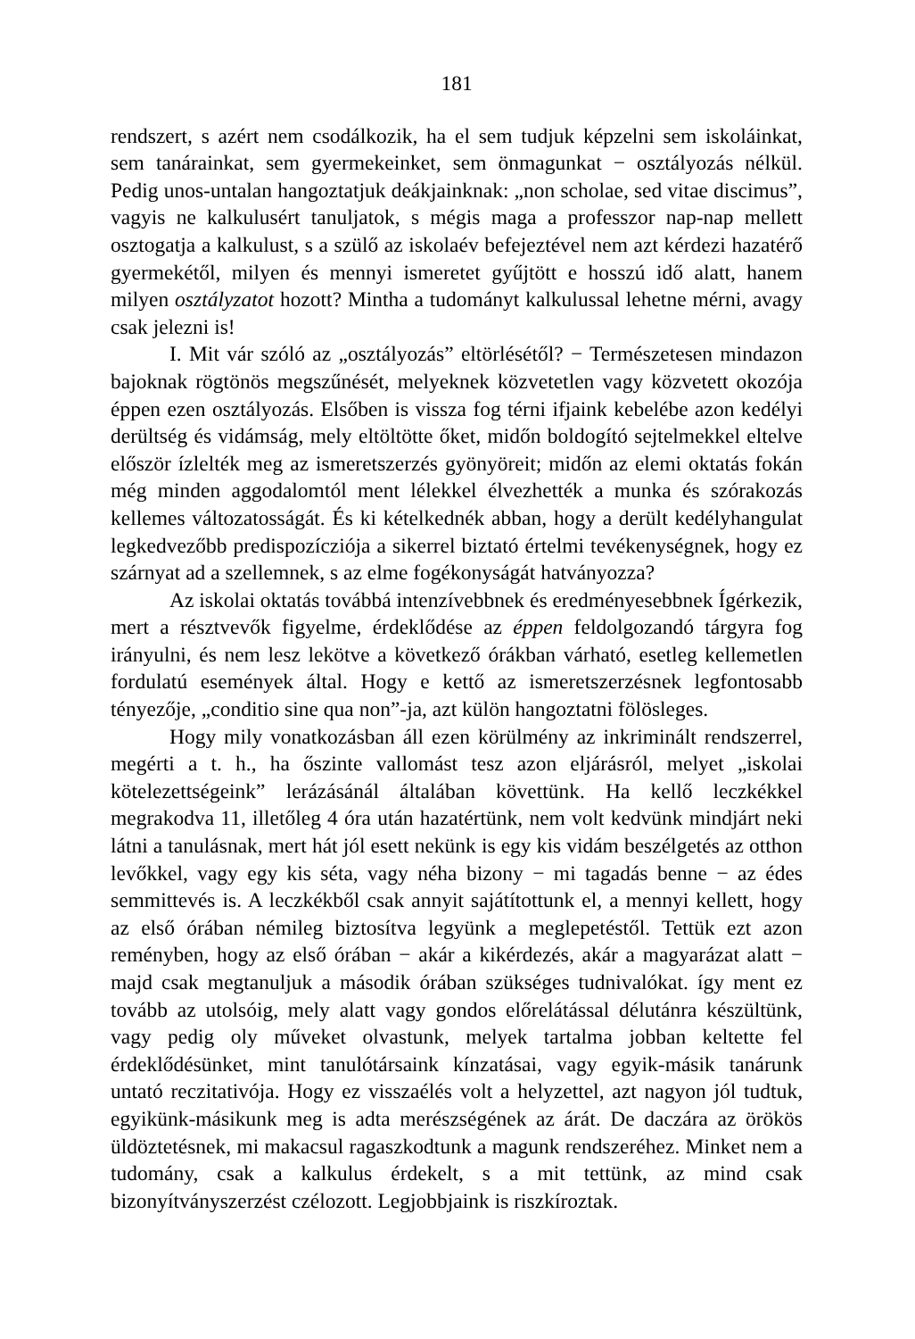181
rendszert, s azért nem csodálkozik, ha el sem tudjuk képzelni sem iskoláinkat, sem tanárainkat, sem gyermekeinket, sem önmagunkat − osztályozás nélkül. Pedig unos-untalan hangoztatjuk deákjainknak: „non scholae, sed vitae discimus”, vagyis ne kalkulusért tanuljatok, s mégis maga a professzor nap-nap mellett osztogatja a kalkulust, s a szülő az iskolaév befejeztével nem azt kérdezi hazatérő gyermekétől, milyen és mennyi ismeretet gyűjtött e hosszú idő alatt, hanem milyen osztályzatot hozott? Mintha a tudományt kalkulussal lehetne mérni, avagy csak jelezni is!
I. Mit vár szóló az „osztályozás” eltörlésétől? − Természetesen mindazon bajoknak rögtönös megszűnését, melyeknek közvetetlen vagy közvetett okozója éppen ezen osztályozás. Elsőben is vissza fog térni ifjaink kebelébe azon kedélyi derültség és vidámság, mely eltöltötte őket, midőn boldogító sejtelmekkel eltelve először ízlelték meg az ismeretszerzés gyönyöreit; midőn az elemi oktatás fokán még minden aggodalomtól ment lélekkel élvezhették a munka és szórakozás kellemes változatosságát. És ki kételkednék abban, hogy a derült kedélyhangulat legkedvezőbb predispozícziója a sikerrel biztató értelmi tevékenységnek, hogy ez szárnyat ad a szellemnek, s az elme fogékonyságát hatványozza?
Az iskolai oktatás továbbá intenzívebbnek és eredményesebbnek Ígérkezik, mert a résztvevők figyelme, érdeklődése az éppen feldolgozandó tárgyra fog irányulni, és nem lesz lekötve a következő órákban várható, esetleg kellemetlen fordulatú események által. Hogy e kettő az ismeretszerzésnek legfontosabb tényezője, „conditio sine qua non”-ja, azt külön hangoztatni fölösleges.
Hogy mily vonatkozásban áll ezen körülmény az inkriminált rendszerrel, megérti a t. h., ha őszinte vallomást tesz azon eljárásról, melyet „iskolai kötelezettségeink” lerázásánál általában követtünk. Ha kellő leczkékkel megrakodva 11, illetőleg 4 óra után hazatértünk, nem volt kedvünk mindjárt neki látni a tanulásnak, mert hát jól esett nekünk is egy kis vidám beszélgetés az otthon levőkkel, vagy egy kis séta, vagy néha bizony − mi tagadás benne − az édes semmittevés is. A leczkékből csak annyit sajátítottunk el, a mennyi kellett, hogy az első órában némileg biztosítva legyünk a meglepetéstől. Tettük ezt azon reményben, hogy az első órában − akár a kikérdezés, akár a magyarázat alatt − majd csak megtanuljuk a második órában szükséges tudnivalókat. így ment ez tovább az utolsóig, mely alatt vagy gondos előrelátással délutánra készültünk, vagy pedig oly műveket olvastunk, melyek tartalma jobban keltette fel érdeklődésünket, mint tanulótársaink kínzatásai, vagy egyik-másik tanárunk untató reczitativója. Hogy ez visszaélés volt a helyzettel, azt nagyon jól tudtuk, egyikünk-másikunk meg is adta merészségének az árát. De daczára az örökös üldöztetésnek, mi makacsul ragaszkodtunk a magunk rendszeréhez. Minket nem a tudomány, csak a kalkulus érdekelt, s a mit tettünk, az mind csak bizonyítványszerzést czélozott. Legjobbjaink is riszkíroztak.